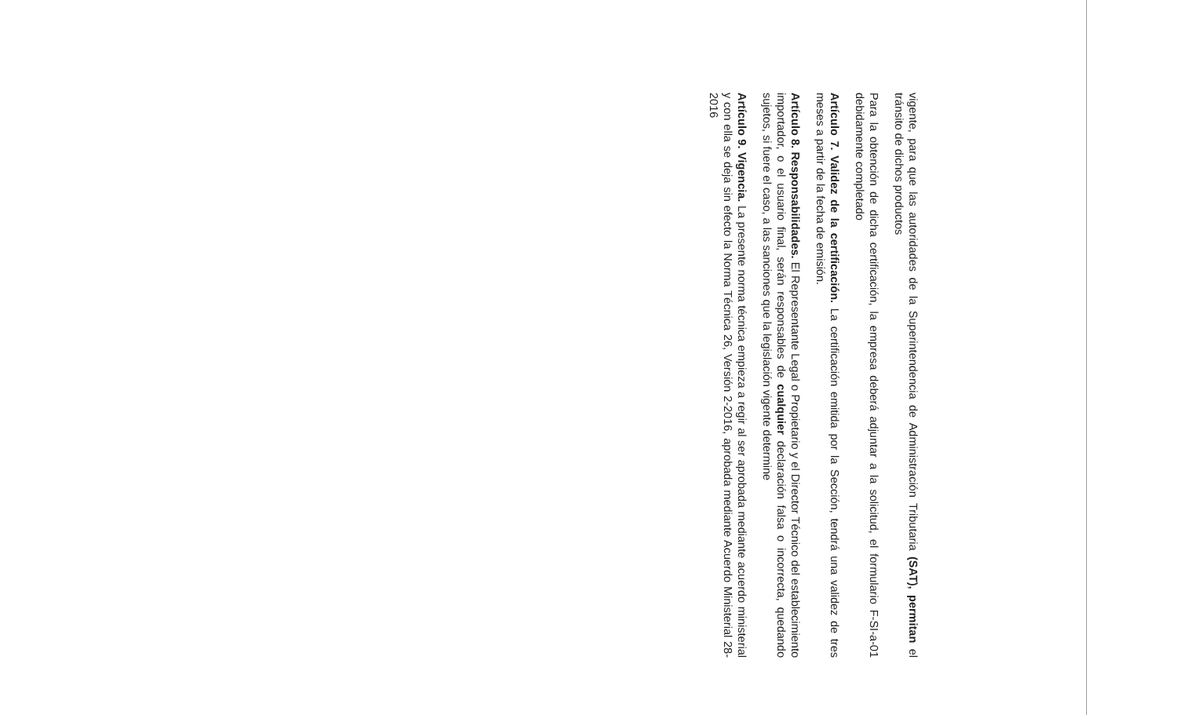vigente, para que las autoridades de la Superintendencia de Administración Tributaria (SAT), permitan el tránsito de dichos productos
Para la obtención de dicha certificación, la empresa deberá adjuntar a la solicitud, el formulario F-SI-a-01 debidamente completado
Artículo 7. Validez de la certificación. La certificación emitida por la Sección, tendrá una validez de tres meses a partir de la fecha de emisión.
Artículo 8. Responsabilidades. El Representante Legal o Propietario y el Director Técnico del establecimiento importador, o el usuario final, serán responsables de cualquier declaración falsa o incorrecta, quedando sujetos, si fuere el caso, a las sanciones que la legislación vigente determine
Artículo 9. Vigencia. La presente norma técnica empieza a regir al ser aprobada mediante acuerdo ministerial y con ella se deja sin efecto la Norma Técnica 26, Versión 2-2016, aprobada mediante Acuerdo Ministerial 28-2016